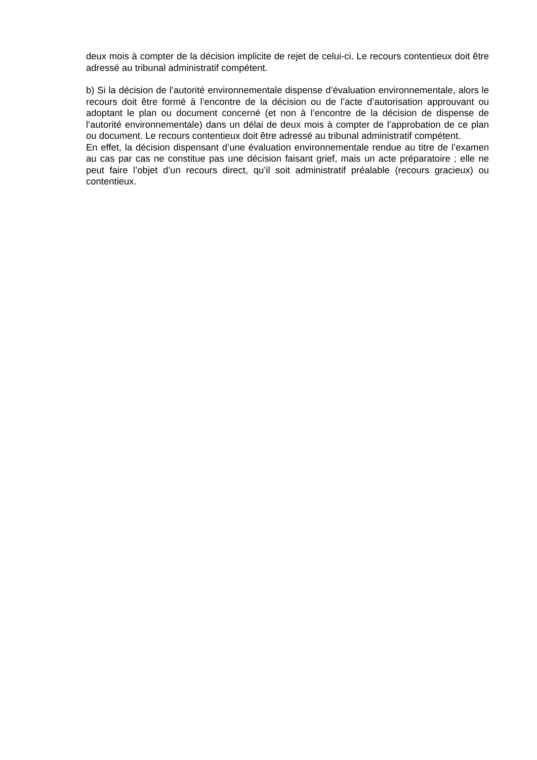deux mois à compter de la décision implicite de rejet de celui-ci. Le recours contentieux doit être adressé au tribunal administratif compétent.
b) Si la décision de l’autorité environnementale dispense d’évaluation environnementale, alors le recours doit être formé à l’encontre de la décision ou de l’acte d’autorisation approuvant ou adoptant le plan ou document concerné (et non à l’encontre de la décision de dispense de l’autorité environnementale) dans un délai de deux mois à compter de l’approbation de ce plan ou document. Le recours contentieux doit être adressé au tribunal administratif compétent.
En effet, la décision dispensant d’une évaluation environnementale rendue au titre de l’examen au cas par cas ne constitue pas une décision faisant grief, mais un acte préparatoire ; elle ne peut faire l’objet d’un recours direct, qu’il soit administratif préalable (recours gracieux) ou contentieux.